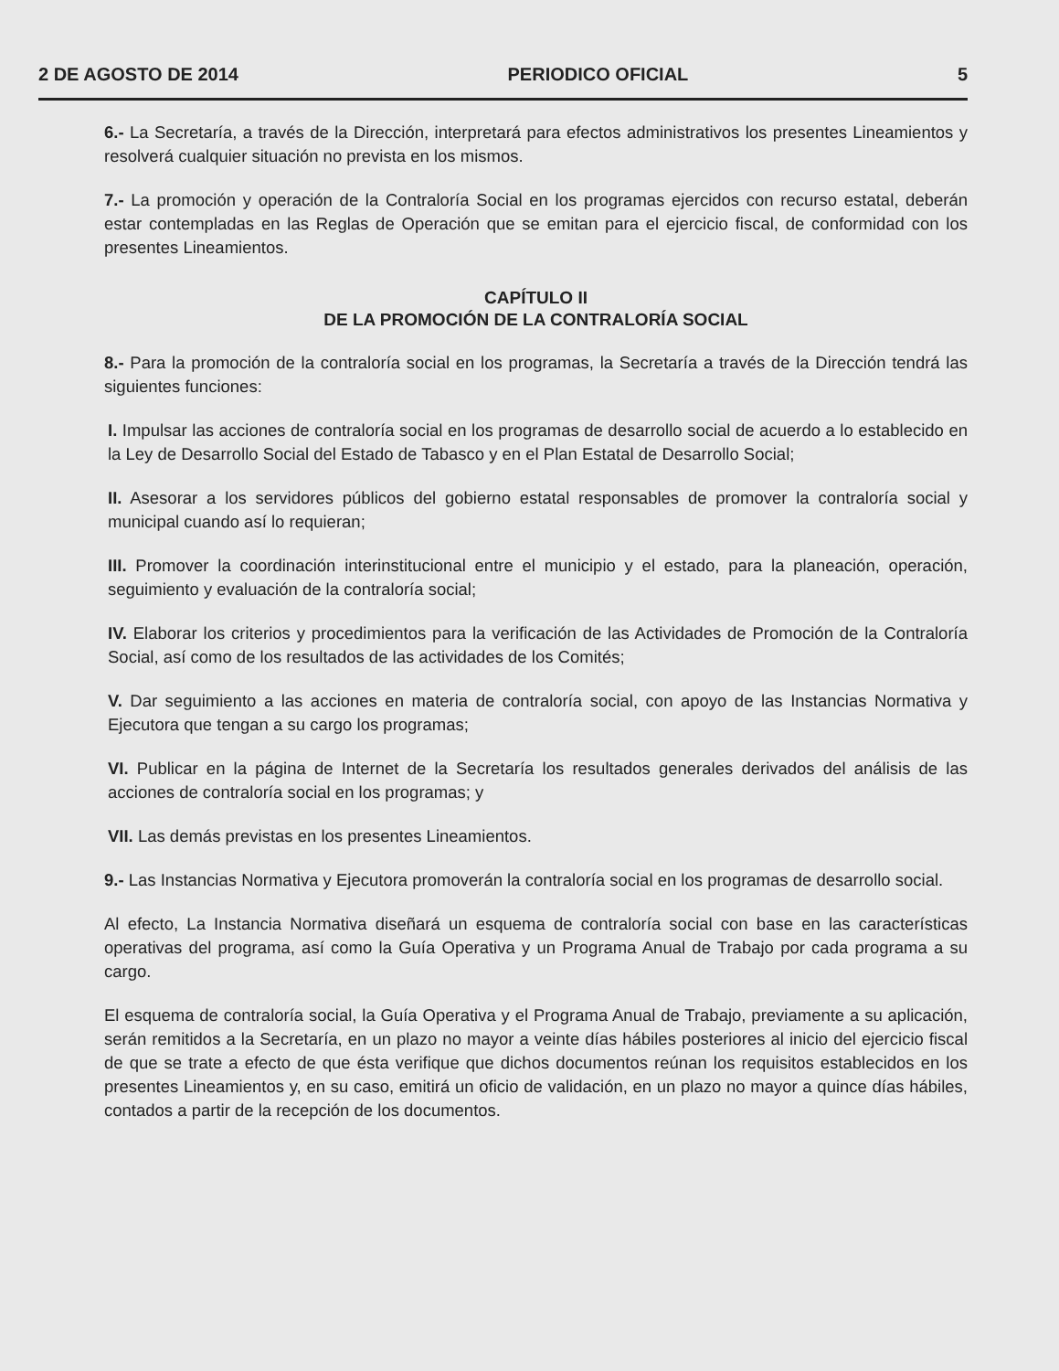2 DE AGOSTO DE 2014 PERIODICO OFICIAL 5
6.- La Secretaría, a través de la Dirección, interpretará para efectos administrativos los presentes Lineamientos y resolverá cualquier situación no prevista en los mismos.
7.- La promoción y operación de la Contraloría Social en los programas ejercidos con recurso estatal, deberán estar contempladas en las Reglas de Operación que se emitan para el ejercicio fiscal, de conformidad con los presentes Lineamientos.
CAPÍTULO II
DE LA PROMOCIÓN DE LA CONTRALORÍA SOCIAL
8.- Para la promoción de la contraloría social en los programas, la Secretaría a través de la Dirección tendrá las siguientes funciones:
I. Impulsar las acciones de contraloría social en los programas de desarrollo social de acuerdo a lo establecido en la Ley de Desarrollo Social del Estado de Tabasco y en el Plan Estatal de Desarrollo Social;
II. Asesorar a los servidores públicos del gobierno estatal responsables de promover la contraloría social y municipal cuando así lo requieran;
III. Promover la coordinación interinstitucional entre el municipio y el estado, para la planeación, operación, seguimiento y evaluación de la contraloría social;
IV. Elaborar los criterios y procedimientos para la verificación de las Actividades de Promoción de la Contraloría Social, así como de los resultados de las actividades de los Comités;
V. Dar seguimiento a las acciones en materia de contraloría social, con apoyo de las Instancias Normativa y Ejecutora que tengan a su cargo los programas;
VI. Publicar en la página de Internet de la Secretaría los resultados generales derivados del análisis de las acciones de contraloría social en los programas; y
VII. Las demás previstas en los presentes Lineamientos.
9.- Las Instancias Normativa y Ejecutora promoverán la contraloría social en los programas de desarrollo social.
Al efecto, La Instancia Normativa diseñará un esquema de contraloría social con base en las características operativas del programa, así como la Guía Operativa y un Programa Anual de Trabajo por cada programa a su cargo.
El esquema de contraloría social, la Guía Operativa y el Programa Anual de Trabajo, previamente a su aplicación, serán remitidos a la Secretaría, en un plazo no mayor a veinte días hábiles posteriores al inicio del ejercicio fiscal de que se trate a efecto de que ésta verifique que dichos documentos reúnan los requisitos establecidos en los presentes Lineamientos y, en su caso, emitirá un oficio de validación, en un plazo no mayor a quince días hábiles, contados a partir de la recepción de los documentos.